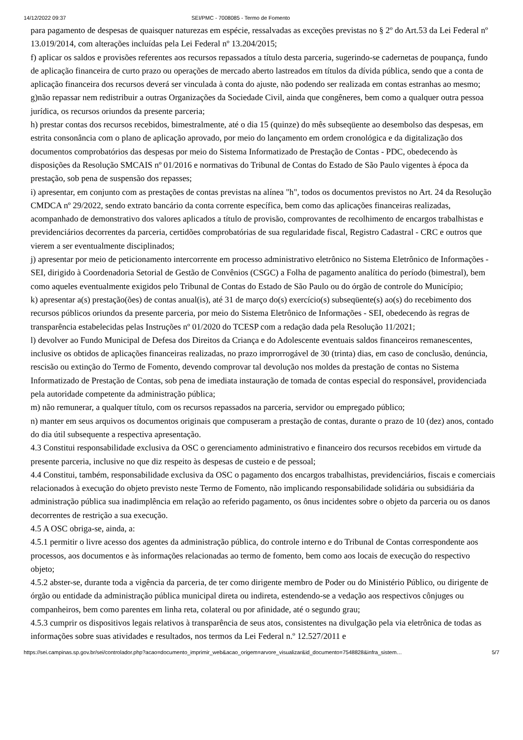14/12/2022 09:37 SEI/PMC - 7008085 - Termo de Fomento
para pagamento de despesas de quaisquer naturezas em espécie, ressalvadas as exceções previstas no § 2º do Art.53 da Lei Federal nº 13.019/2014, com alterações incluídas pela Lei Federal nº 13.204/2015;
f) aplicar os saldos e provisões referentes aos recursos repassados a título desta parceria, sugerindo-se cadernetas de poupança, fundo de aplicação financeira de curto prazo ou operações de mercado aberto lastreados em títulos da dívida pública, sendo que a conta de aplicação financeira dos recursos deverá ser vinculada à conta do ajuste, não podendo ser realizada em contas estranhas ao mesmo;
g)não repassar nem redistribuir a outras Organizações da Sociedade Civil, ainda que congêneres, bem como a qualquer outra pessoa jurídica, os recursos oriundos da presente parceria;
h) prestar contas dos recursos recebidos, bimestralmente, até o dia 15 (quinze) do mês subseqüente ao desembolso das despesas, em estrita consonância com o plano de aplicação aprovado, por meio do lançamento em ordem cronológica e da digitalização dos documentos comprobatórios das despesas por meio do Sistema Informatizado de Prestação de Contas - PDC, obedecendo às disposições da Resolução SMCAIS nº 01/2016 e normativas do Tribunal de Contas do Estado de São Paulo vigentes à época da prestação, sob pena de suspensão dos repasses;
i) apresentar, em conjunto com as prestações de contas previstas na alínea "h", todos os documentos previstos no Art. 24 da Resolução CMDCA nº 29/2022, sendo extrato bancário da conta corrente específica, bem como das aplicações financeiras realizadas, acompanhado de demonstrativo dos valores aplicados a título de provisão, comprovantes de recolhimento de encargos trabalhistas e previdenciários decorrentes da parceria, certidões comprobatórias de sua regularidade fiscal, Registro Cadastral - CRC e outros que vierem a ser eventualmente disciplinados;
j) apresentar por meio de peticionamento intercorrente em processo administrativo eletrônico no Sistema Eletrônico de Informações -SEI, dirigido à Coordenadoria Setorial de Gestão de Convênios (CSGC) a Folha de pagamento analítica do período (bimestral), bem como aqueles eventualmente exigidos pelo Tribunal de Contas do Estado de São Paulo ou do órgão de controle do Município;
k) apresentar a(s) prestação(ões) de contas anual(is), até 31 de março do(s) exercício(s) subseqüente(s) ao(s) do recebimento dos recursos públicos oriundos da presente parceria, por meio do Sistema Eletrônico de Informações - SEI, obedecendo às regras de transparência estabelecidas pelas Instruções nº 01/2020 do TCESP com a redação dada pela Resolução 11/2021;
l) devolver ao Fundo Municipal de Defesa dos Direitos da Criança e do Adolescente eventuais saldos financeiros remanescentes, inclusive os obtidos de aplicações financeiras realizadas, no prazo improrrogável de 30 (trinta) dias, em caso de conclusão, denúncia, rescisão ou extinção do Termo de Fomento, devendo comprovar tal devolução nos moldes da prestação de contas no Sistema Informatizado de Prestação de Contas, sob pena de imediata instauração de tomada de contas especial do responsável, providenciada pela autoridade competente da administração pública;
m) não remunerar, a qualquer título, com os recursos repassados na parceria, servidor ou empregado público;
n) manter em seus arquivos os documentos originais que compuseram a prestação de contas, durante o prazo de 10 (dez) anos, contado do dia útil subsequente a respectiva apresentação.
4.3 Constitui responsabilidade exclusiva da OSC o gerenciamento administrativo e financeiro dos recursos recebidos em virtude da presente parceria, inclusive no que diz respeito às despesas de custeio e de pessoal;
4.4 Constitui, também, responsabilidade exclusiva da OSC o pagamento dos encargos trabalhistas, previdenciários, fiscais e comerciais relacionados à execução do objeto previsto neste Termo de Fomento, não implicando responsabilidade solidária ou subsidiária da administração pública sua inadimplência em relação ao referido pagamento, os ônus incidentes sobre o objeto da parceria ou os danos decorrentes de restrição a sua execução.
4.5 A OSC obriga-se, ainda, a:
4.5.1 permitir o livre acesso dos agentes da administração pública, do controle interno e do Tribunal de Contas correspondente aos processos, aos documentos e às informações relacionadas ao termo de fomento, bem como aos locais de execução do respectivo objeto;
4.5.2 abster-se, durante toda a vigência da parceria, de ter como dirigente membro de Poder ou do Ministério Público, ou dirigente de órgão ou entidade da administração pública municipal direta ou indireta, estendendo-se a vedação aos respectivos cônjuges ou companheiros, bem como parentes em linha reta, colateral ou por afinidade, até o segundo grau;
4.5.3 cumprir os dispositivos legais relativos à transparência de seus atos, consistentes na divulgação pela via eletrônica de todas as informações sobre suas atividades e resultados, nos termos da Lei Federal n.º 12.527/2011 e
https://sei.campinas.sp.gov.br/sei/controlador.php?acao=documento_imprimir_web&acao_origem=arvore_visualizar&id_documento=7548828&infra_sistem… 5/7